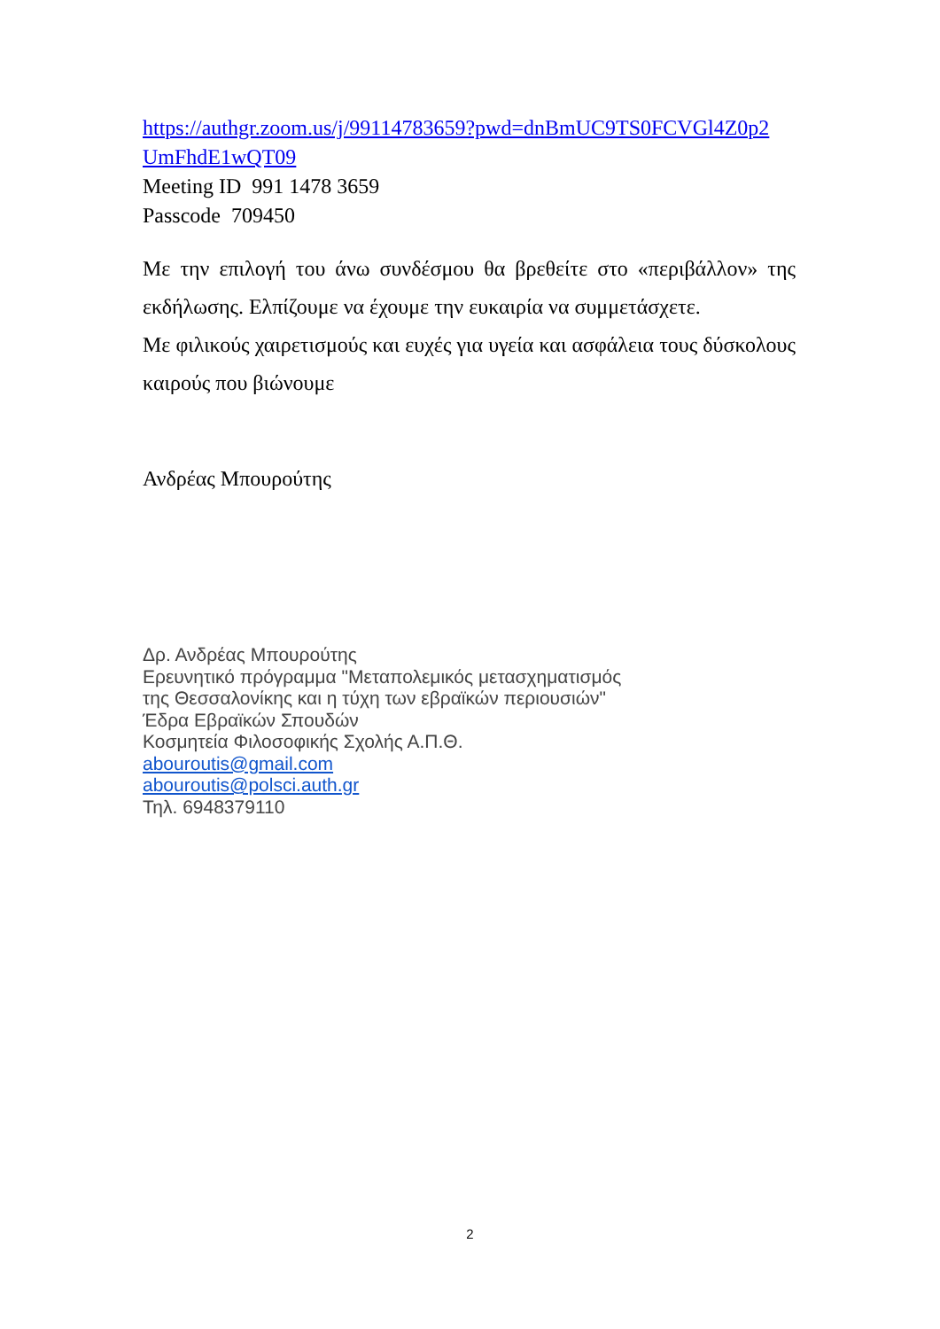https://authgr.zoom.us/j/99114783659?pwd=dnBmUC9TS0FCVGl4Z0p2 UmFhdE1wQT09
Meeting ID 991 1478 3659
Passcode 709450
Με την επιλογή του άνω συνδέσμου θα βρεθείτε στο «περιβάλλον» της εκδήλωσης. Ελπίζουμε να έχουμε την ευκαιρία να συμμετάσχετε.
Με φιλικούς χαιρετισμούς και ευχές για υγεία και ασφάλεια τους δύσκολους καιρούς που βιώνουμε
Ανδρέας Μπουρούτης
Δρ. Ανδρέας Μπουρούτης
Ερευνητικό πρόγραμμα "Μεταπολεμικός μετασχηματισμός
της Θεσσαλονίκης και η τύχη των εβραϊκών περιουσιών"
Έδρα Εβραϊκών Σπουδών
Κοσμητεία Φιλοσοφικής Σχολής Α.Π.Θ.
abouroutis@gmail.com
abouroutis@polsci.auth.gr
Τηλ. 6948379110
2